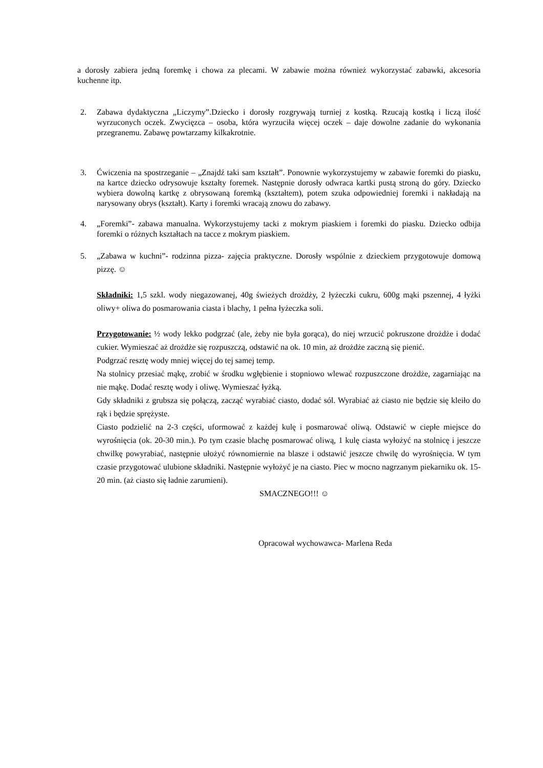a dorosły zabiera jedną foremkę i chowa za plecami. W zabawie można również wykorzystać zabawki, akcesoria kuchenne itp.
2. Zabawa dydaktyczna „Liczymy”.Dziecko i dorosły rozgrywają turniej z kostką. Rzucają kostką i liczą ilość wyrzuconych oczek. Zwycięzca – osoba, która wyrzuciła więcej oczek – daje dowolne zadanie do wykonania przegranemu. Zabawę powtarzamy kilkakrotnie.
3. Ćwiczenia na spostrzeganie – „Znajdź taki sam kształt”. Ponownie wykorzystujemy w zabawie foremki do piasku, na kartce dziecko odrysowuje kształty foremek. Następnie dorosły odwraca kartki pustą stroną do góry. Dziecko wybiera dowolną kartkę z obrysowaną foremką (kształtem), potem szuka odpowiedniej foremki i nakładają na narysowany obrys (kształt). Karty i foremki wracają znowu do zabawy.
4. „Foremki”- zabawa manualna. Wykorzystujemy tacki z mokrym piaskiem i foremki do piasku. Dziecko odbija foremki o różnych kształtach na tacce z mokrym piaskiem.
5. „Zabawa w kuchni”- rodzinna pizza- zajęcia praktyczne. Dorosły wspólnie z dzieckiem przygotowuje domową pizzę. ☺
Składniki: 1,5 szkl. wody niegazowanej, 40g świeżych drożdży, 2 łyżeczki cukru, 600g mąki pszennej, 4 łyżki oliwy+ oliwa do posmarowania ciasta i blachy, 1 pełna łyżeczka soli.
Przygotowanie: ½ wody lekko podgrzać (ale, żeby nie była gorąca), do niej wrzucić pokruszone drożdże i dodać cukier. Wymieszać aż drożdże się rozpuszczą, odstawić na ok. 10 min, aż drożdże zaczną się pienić.
Podgrzać resztę wody mniej więcej do tej samej temp.
Na stolnicy przesiać mąkę, zrobić w środku wgłębienie i stopniowo wlewać rozpuszczone drożdże, zagarniając na nie mąkę. Dodać resztę wody i oliwę. Wymieszać łyżką.
Gdy składniki z grubsza się połączą, zacząć wyrabiać ciasto, dodać sól. Wyrabiać aż ciasto nie będzie się kleiło do rąk i będzie sprężyste.
Ciasto podzielić na 2-3 części, uformować z każdej kulę i posmarować oliwą. Odstawić w ciepłe miejsce do wyrośnięcia (ok. 20-30 min.). Po tym czasie blachę posmarować oliwą, 1 kulę ciasta wyłożyć na stolnicę i jeszcze chwilkę powyrabiać, następnie ułożyć równomiernie na blasze i odstawić jeszcze chwilę do wyrośnięcia. W tym czasie przygotować ulubione składniki. Następnie wyłożyć je na ciasto. Piec w mocno nagrzanym piekarniku ok. 15-20 min. (aż ciasto się ładnie zarumieni).
SMACZNEGO!!! ☺
Opracował wychowawca- Marlena Reda